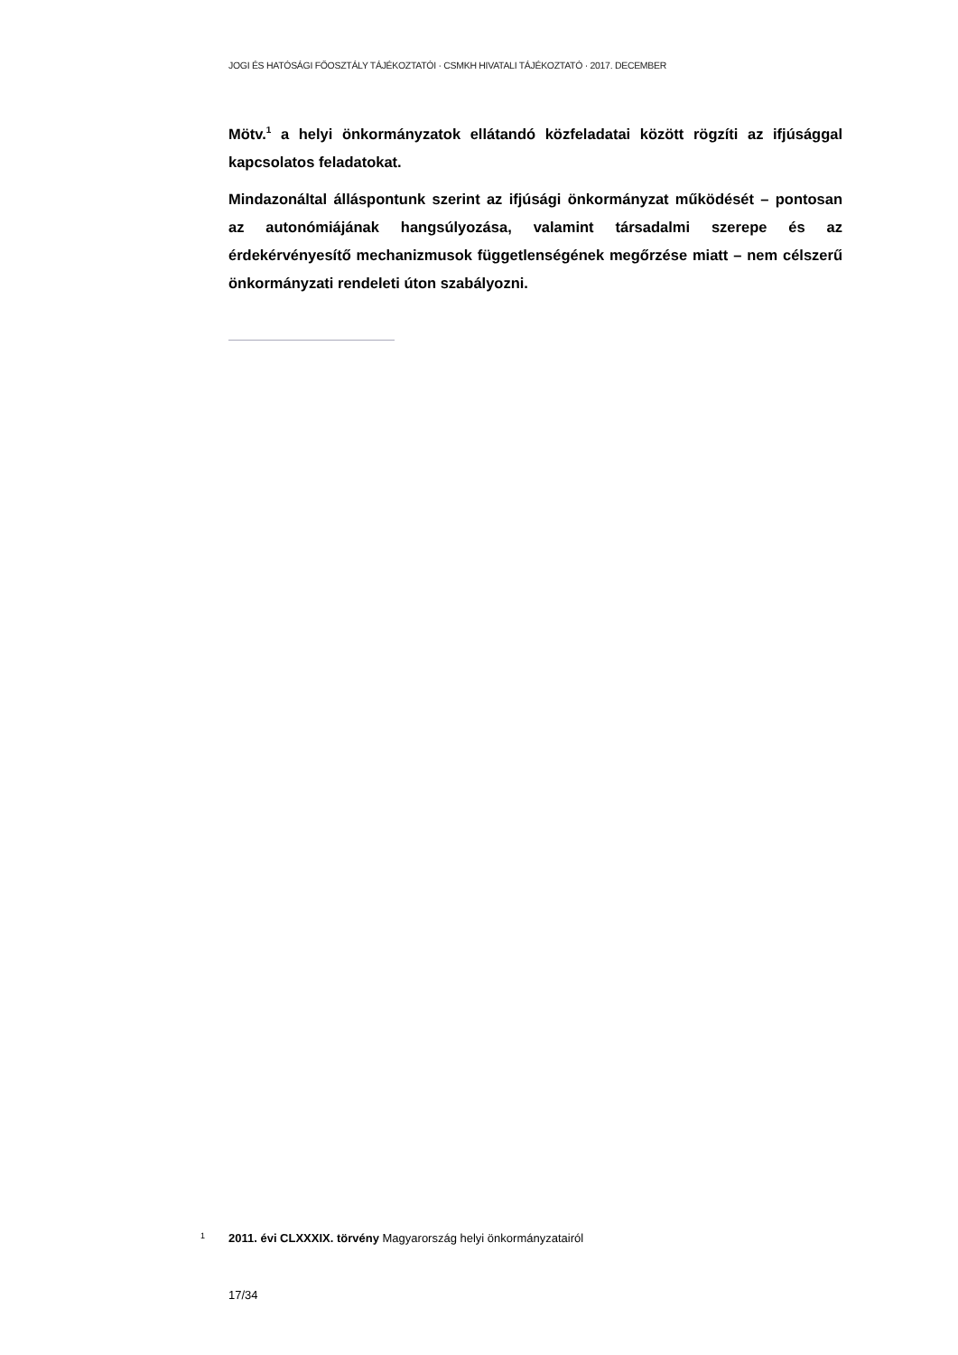JOGI ÉS HATÓSÁGI FŐOSZTÁLY TÁJÉKOZTATÓI · CSMKH HIVATALI TÁJÉKOZTATÓ · 2017. DECEMBER
Mötv.<sup>1</sup> a helyi önkormányzatok ellátandó közfeladatai között rögzíti az ifjúsággal kapcsolatos feladatokat.
Mindazonáltal álláspontunk szerint az ifjúsági önkormányzat működését – pontosan az autonómiájának hangsúlyozása, valamint társadalmi szerepe és az érdekérvényesítő mechanizmusok függetlenségének megőrzése miatt – nem célszerű önkormányzati rendeleti úton szabályozni.
<sup>1</sup> 2011. évi CLXXXIX. törvény Magyarország helyi önkormányzatairól
17/34